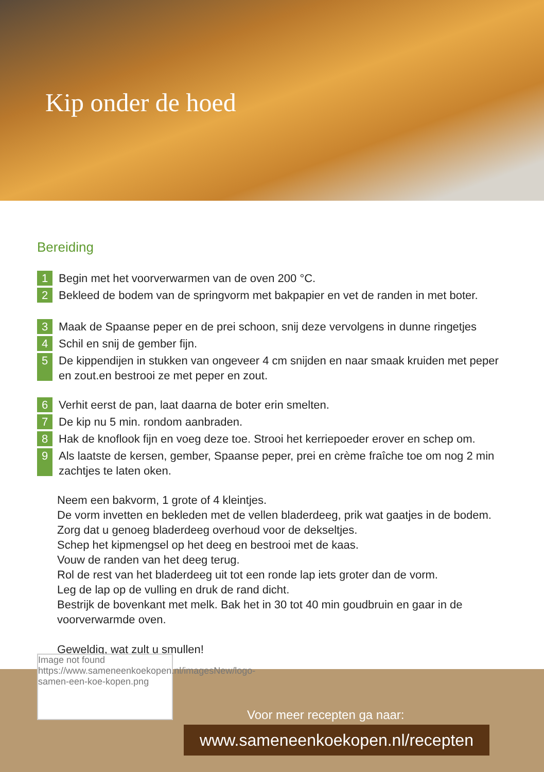Kip onder de hoed
Bereiding
1 Begin met het voorverwarmen van de oven 200 °C.
2 Bekleed de bodem van de springvorm met bakpapier en vet de randen in met boter.
3 Maak de Spaanse peper en de prei schoon, snij deze vervolgens in dunne ringetjes
4 Schil en snij de gember fijn.
5 De kippendijen in stukken van ongeveer 4 cm snijden en naar smaak kruiden met peper en zout.en bestrooi ze met peper en zout.
6 Verhit eerst de pan, laat daarna de boter erin smelten.
7 De kip nu 5 min. rondom aanbraden.
8 Hak de knoflook fijn en voeg deze toe. Strooi het kerriepoeder erover en schep om.
9 Als laatste de kersen, gember, Spaanse peper, prei en crème fraîche toe om nog 2 min zachtjes te laten oken.
Neem een bakvorm, 1 grote of 4 kleintjes.
De vorm invetten en bekleden met de vellen bladerdeeg, prik wat gaatjes in de bodem.
Zorg dat u genoeg bladerdeeg overhoud voor de dekseltjes.
Schep het kipmengsel op het deeg en bestrooi met de kaas.
Vouw de randen van het deeg terug.
Rol de rest van het bladerdeeg uit tot een ronde lap iets groter dan de vorm.
Leg de lap op de vulling en druk de rand dicht.
Bestrijk de bovenkant met melk. Bak het in 30 tot 40 min goudbruin en gaar in de voorverwarmde oven.
Geweldig, wat zult u smullen!
Image not found
https://www.sameneenkoekopen.nl/imagesNew/logo-samen-een-koe-kopen.png
Voor meer recepten ga naar:
www.sameneenkoekopen.nl/recepten